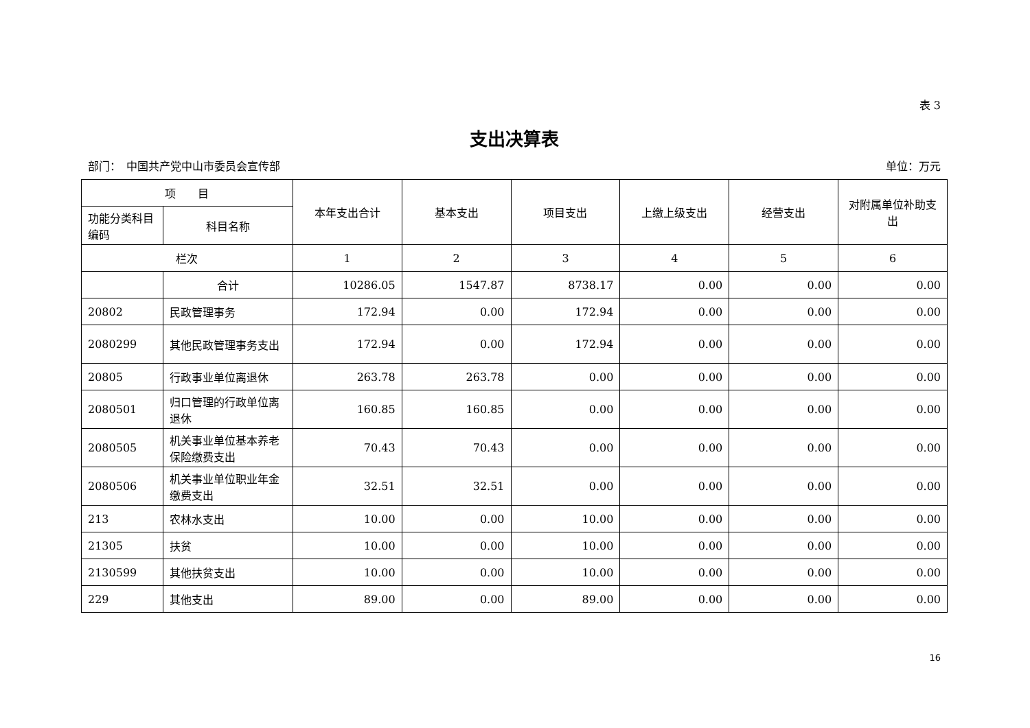表 3
支出决算表
部门：　中国共产党中山市委员会宣传部 单位：万元
| 项 目 | | 本年支出合计 | 基本支出 | 项目支出 | 上缴上级支出 | 经营支出 | 对附属单位补助支出 |
| --- | --- | --- | --- | --- | --- | --- | --- |
| 功能分类科目编码 | 科目名称 | | | | | | |
| 栏次 | | 1 | 2 | 3 | 4 | 5 | 6 |
| | 合计 | 10286.05 | 1547.87 | 8738.17 | 0.00 | 0.00 | 0.00 |
| 20802 | 民政管理事务 | 172.94 | 0.00 | 172.94 | 0.00 | 0.00 | 0.00 |
| 2080299 | 其他民政管理事务支出 | 172.94 | 0.00 | 172.94 | 0.00 | 0.00 | 0.00 |
| 20805 | 行政事业单位离退休 | 263.78 | 263.78 | 0.00 | 0.00 | 0.00 | 0.00 |
| 2080501 | 归口管理的行政单位离退休 | 160.85 | 160.85 | 0.00 | 0.00 | 0.00 | 0.00 |
| 2080505 | 机关事业单位基本养老保险缴费支出 | 70.43 | 70.43 | 0.00 | 0.00 | 0.00 | 0.00 |
| 2080506 | 机关事业单位职业年金缴费支出 | 32.51 | 32.51 | 0.00 | 0.00 | 0.00 | 0.00 |
| 213 | 农林水支出 | 10.00 | 0.00 | 10.00 | 0.00 | 0.00 | 0.00 |
| 21305 | 扶贫 | 10.00 | 0.00 | 10.00 | 0.00 | 0.00 | 0.00 |
| 2130599 | 其他扶贫支出 | 10.00 | 0.00 | 10.00 | 0.00 | 0.00 | 0.00 |
| 229 | 其他支出 | 89.00 | 0.00 | 89.00 | 0.00 | 0.00 | 0.00 |
16